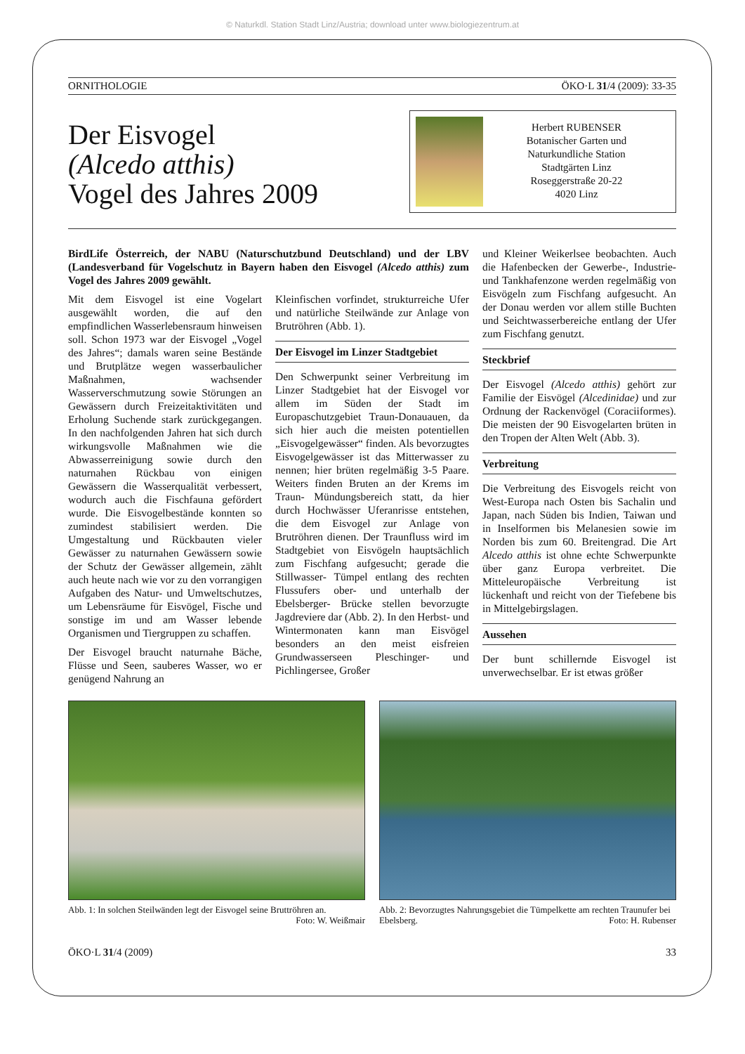© Naturkdl. Station Stadt Linz/Austria; download unter www.biologiezentrum.at
ORNITHOLOGIE ÖKO·L 31/4 (2009): 33-35
Der Eisvogel
(Alcedo atthis)
Vogel des Jahres 2009
Herbert RUBENSER
Botanischer Garten und
Naturkundliche Station
Stadtgärten Linz
Roseggerstraße 20-22
4020 Linz
BirdLife Österreich, der NABU (Naturschutzbund Deutschland) und der LBV (Landesverband für Vogelschutz in Bayern haben den Eisvogel (Alcedo atthis) zum Vogel des Jahres 2009 gewählt.
Mit dem Eisvogel ist eine Vogelart ausgewählt worden, die auf den empfindlichen Wasserlebensraum hinweisen soll. Schon 1973 war der Eisvogel „Vogel des Jahres“; damals waren seine Bestände und Brutplätze wegen wasserbaulicher Maßnahmen, wachsender Wasserverschmutzung sowie Störungen an Gewässern durch Freizeitaktivitäten und Erholung Suchende stark zurückgegangen. In den nachfolgenden Jahren hat sich durch wirkungsvolle Maßnahmen wie die Abwasserreinigung sowie durch den naturnahen Rückbau von einigen Gewässern die Wasserqualität verbessert, wodurch auch die Fischfauna gefördert wurde. Die Eisvogelbestände konnten so zumindest stabilisiert werden. Die Umgestaltung und Rückbauten vieler Gewässer zu naturnahen Gewässern sowie der Schutz der Gewässer allgemein, zählt auch heute nach wie vor zu den vorrangigen Aufgaben des Natur- und Umweltschutzes, um Lebensräume für Eisvögel, Fische und sonstige im und am Wasser lebende Organismen und Tiergruppen zu schaffen.
Der Eisvogel braucht naturnahe Bäche, Flüsse und Seen, sauberes Wasser, wo er genügend Nahrung an
Kleinfischen vorfindet, strukturreiche Ufer und natürliche Steilwände zur Anlage von Brutröhren (Abb. 1).
Der Eisvogel im Linzer Stadtgebiet
Den Schwerpunkt seiner Verbreitung im Linzer Stadtgebiet hat der Eisvogel vor allem im Süden der Stadt im Europaschutzgebiet Traun-Donauauen, da sich hier auch die meisten potentiellen „Eisvogelgewässer“ finden. Als bevorzugtes Eisvogelgewässer ist das Mitterwasser zu nennen; hier brüten regelmäßig 3-5 Paare. Weiters finden Bruten an der Krems im Traun- Mündungsbereich statt, da hier durch Hochwässer Uferanrisse entstehen, die dem Eisvogel zur Anlage von Brutröhren dienen. Der Traunfluss wird im Stadtgebiet von Eisvögeln hauptsächlich zum Fischfang aufgesucht; gerade die Stillwasser- Tümpel entlang des rechten Flussufers ober- und unterhalb der Ebelsberger- Brücke stellen bevorzugte Jagdreviere dar (Abb. 2). In den Herbst- und Wintermonaten kann man Eisvögel besonders an den meist eisfreien Grundwasserseen Pleschinger- und Pichlingersee, Großer
und Kleiner Weikerlsee beobachten. Auch die Hafenbecken der Gewerbe-, Industrie- und Tankhafenzone werden regelmäßig von Eisvögeln zum Fischfang aufgesucht. An der Donau werden vor allem stille Buchten und Seichtwasserbereiche entlang der Ufer zum Fischfang genutzt.
Steckbrief
Der Eisvogel (Alcedo atthis) gehört zur Familie der Eisvögel (Alcedinidae) und zur Ordnung der Rackenvögel (Coraciiformes). Die meisten der 90 Eisvogelarten brüten in den Tropen der Alten Welt (Abb. 3).
Verbreitung
Die Verbreitung des Eisvogels reicht von West-Europa nach Osten bis Sachalin und Japan, nach Süden bis Indien, Taiwan und in Inselformen bis Melanesien sowie im Norden bis zum 60. Breitengrad. Die Art Alcedo atthis ist ohne echte Schwerpunkte über ganz Europa verbreitet. Die Mitteleuropäische Verbreitung ist lückenhaft und reicht von der Tiefebene bis in Mittelgebirgslagen.
Aussehen
Der bunt schillernde Eisvogel ist unverwechselbar. Er ist etwas größer
Abb. 1: In solchen Steilwänden legt der Eisvogel seine Bruttröhren an. Foto: W. Weißmair
Abb. 2: Bevorzugtes Nahrungsgebiet die Tümpelkette am rechten Traunufer bei Ebelsberg. Foto: H. Rubenser
ÖKO·L 31/4 (2009) 33